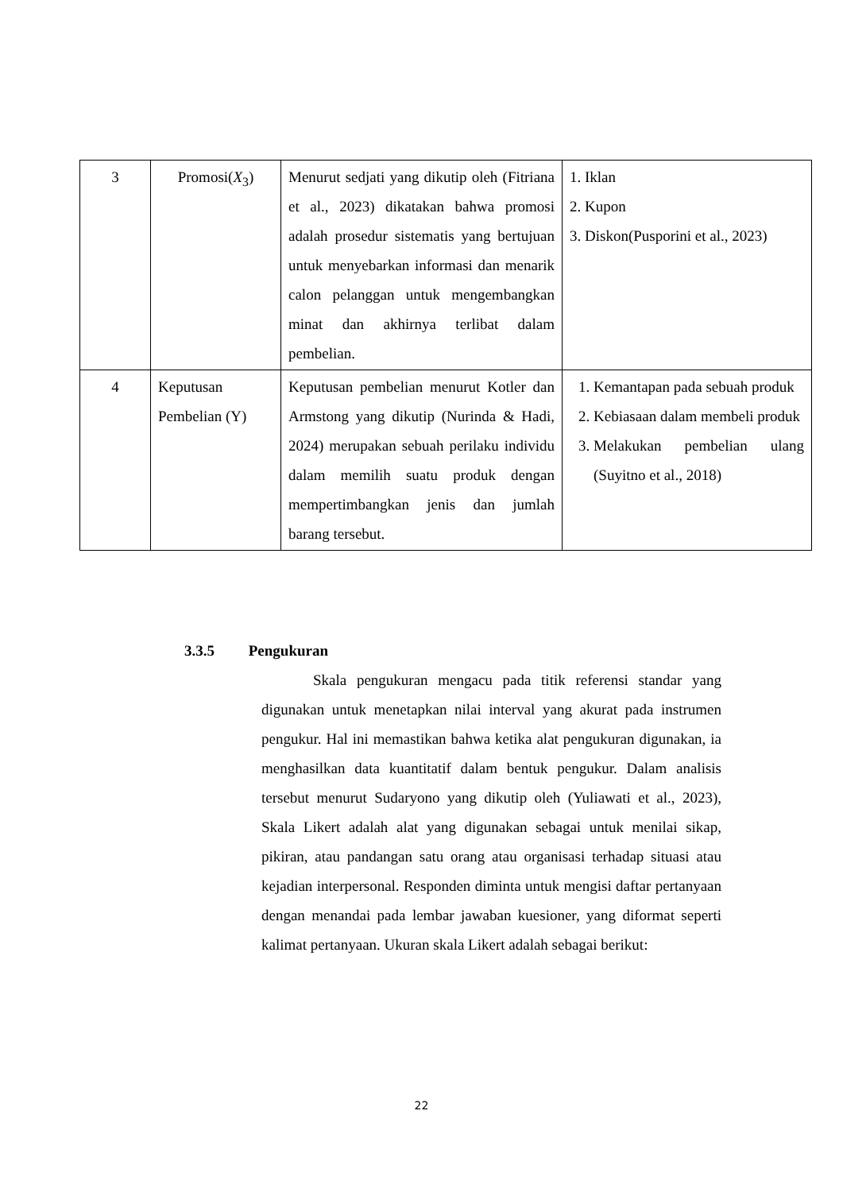| 3 | Promosi( X<sub>3</sub>) | Menurut sedjati yang dikutip oleh (Fitriana et al., 2023) dikatakan bahwa promosi adalah prosedur sistematis yang bertujuan untuk menyebarkan informasi dan menarik calon pelanggan untuk mengembangkan minat dan akhirnya terlibat dalam pembelian. | 1. Iklan 2. Kupon 3. Diskon(Pusporini et al., 2023) |
| 4 | Keputusan Pembelian (Y) | Keputusan pembelian menurut Kotler dan Armstong yang dikutip (Nurinda & Hadi, 2024) merupakan sebuah perilaku individu dalam memilih suatu produk dengan mempertimbangkan jenis dan jumlah barang tersebut. | 1. Kemantapan pada sebuah produk 2. Kebiasaan dalam membeli produk 3. Melakukan pembelian ulang (Suyitno et al., 2018) |
3.3.5 Pengukuran
Skala pengukuran mengacu pada titik referensi standar yang digunakan untuk menetapkan nilai interval yang akurat pada instrumen pengukur. Hal ini memastikan bahwa ketika alat pengukuran digunakan, ia menghasilkan data kuantitatif dalam bentuk pengukur. Dalam analisis tersebut menurut Sudaryono yang dikutip oleh (Yuliawati et al., 2023), Skala Likert adalah alat yang digunakan sebagai untuk menilai sikap, pikiran, atau pandangan satu orang atau organisasi terhadap situasi atau kejadian interpersonal. Responden diminta untuk mengisi daftar pertanyaan dengan menandai pada lembar jawaban kuesioner, yang diformat seperti kalimat pertanyaan. Ukuran skala Likert adalah sebagai berikut:
22